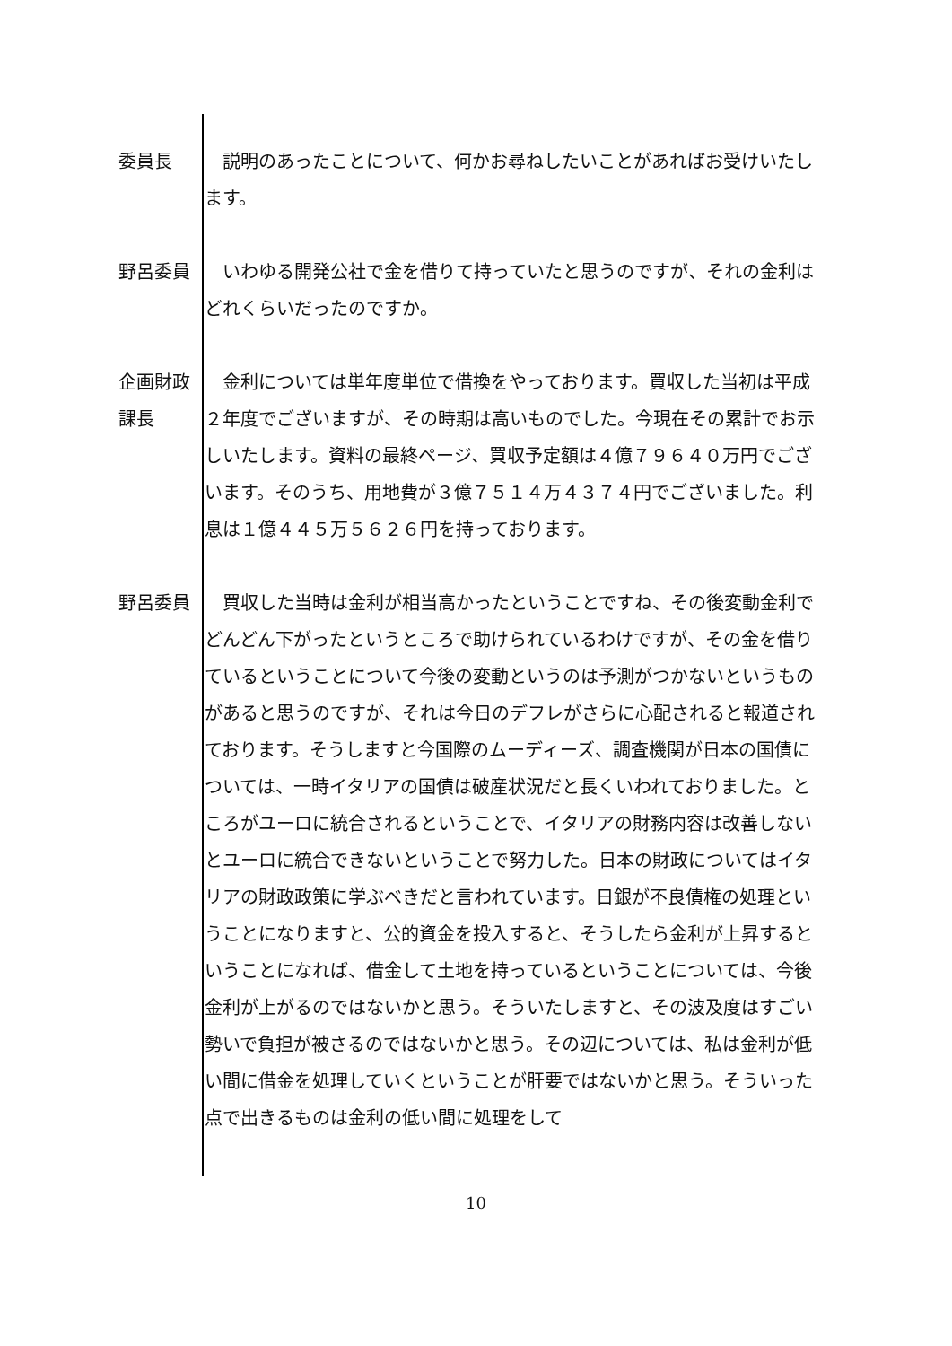委員長 　説明のあったことについて、何かお尋ねしたいことがあればお受けいたします。
野呂委員 　いわゆる開発公社で金を借りて持っていたと思うのですが、それの金利はどれくらいだったのですか。
企画財政
課長
　金利については単年度単位で借換をやっております。買収した当初は平成２年度でございますが、その時期は高いものでした。今現在その累計でお示しいたします。資料の最終ページ、買収予定額は４億７９６４０万円でございます。そのうち、用地費が３億７５１４万４３７４円でございました。利息は１億４４５万５６２６円を持っております。
野呂委員 　買収した当時は金利が相当高かったということですね、その後変動金利でどんどん下がったというところで助けられているわけですが、その金を借りているということについて今後の変動というのは予測がつかないというものがあると思うのですが、それは今日のデフレがさらに心配されると報道されております。そうしますと今国際のムーディーズ、調査機関が日本の国債については、一時イタリアの国債は破産状況だと長くいわれておりました。ところがユーロに統合されるということで、イタリアの財務内容は改善しないとユーロに統合できないということで努力した。日本の財政についてはイタリアの財政政策に学ぶべきだと言われています。日銀が不良債権の処理ということになりますと、公的資金を投入すると、そうしたら金利が上昇するということになれば、借金して土地を持っているということについては、今後金利が上がるのではないかと思う。そういたしますと、その波及度はすごい勢いで負担が被さるのではないかと思う。その辺については、私は金利が低い間に借金を処理していくということが肝要ではないかと思う。そういった点で出きるものは金利の低い間に処理をして
10